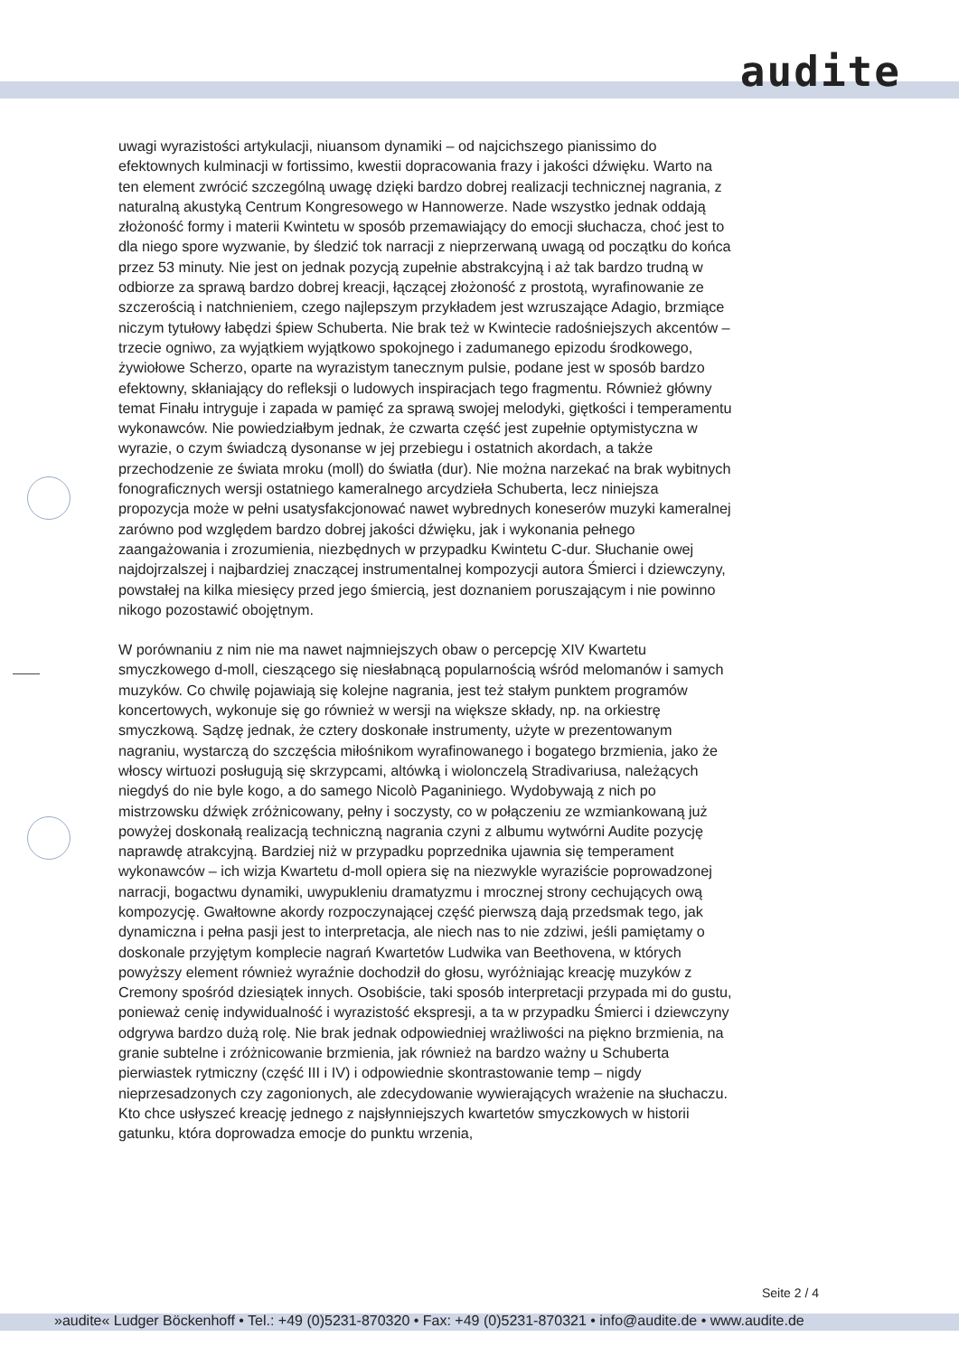audite
uwagi wyrazistości artykulacji, niuansom dynamiki – od najcichszego pianissimo do efektownych kulminacji w fortissimo, kwestii dopracowania frazy i jakości dźwięku. Warto na ten element zwrócić szczególną uwagę dzięki bardzo dobrej realizacji technicznej nagrania, z naturalną akustyką Centrum Kongresowego w Hannowerze. Nade wszystko jednak oddają złożoność formy i materii Kwintetu w sposób przemawiający do emocji słuchacza, choć jest to dla niego spore wyzwanie, by śledzić tok narracji z nieprzerwaną uwagą od początku do końca przez 53 minuty. Nie jest on jednak pozycją zupełnie abstrakcyjną i aż tak bardzo trudną w odbiorze za sprawą bardzo dobrej kreacji, łączącej złożoność z prostotą, wyrafinowanie ze szczerością i natchnieniem, czego najlepszym przykładem jest wzruszające Adagio, brzmiące niczym tytułowy łabędzi śpiew Schuberta. Nie brak też w Kwintecie radośniejszych akcentów – trzecie ogniwo, za wyjątkiem wyjątkowo spokojnego i zadumanego epizodu środkowego, żywiołowe Scherzo, oparte na wyrazistym tanecznym pulsie, podane jest w sposób bardzo efektowny, skłaniający do refleksji o ludowych inspiracjach tego fragmentu. Również główny temat Finału intryguje i zapada w pamięć za sprawą swojej melodyki, giętkości i temperamentu wykonawców. Nie powiedziałbym jednak, że czwarta część jest zupełnie optymistyczna w wyrazie, o czym świadczą dysonanse w jej przebiegu i ostatnich akordach, a także przechodzenie ze świata mroku (moll) do światła (dur). Nie można narzekać na brak wybitnych fonograficznych wersji ostatniego kameralnego arcydzieła Schuberta, lecz niniejsza propozycja może w pełni usatysfakcjonować nawet wybrednych koneserów muzyki kameralnej zarówno pod względem bardzo dobrej jakości dźwięku, jak i wykonania pełnego zaangażowania i zrozumienia, niezbędnych w przypadku Kwintetu C-dur. Słuchanie owej najdojrzalszej i najbardziej znaczącej instrumentalnej kompozycji autora Śmierci i dziewczyny, powstałej na kilka miesięcy przed jego śmiercią, jest doznaniem poruszającym i nie powinno nikogo pozostawić obojętnym.
W porównaniu z nim nie ma nawet najmniejszych obaw o percepcję XIV Kwartetu smyczkowego d-moll, cieszącego się niesłabnącą popularnością wśród melomanów i samych muzyków. Co chwilę pojawiają się kolejne nagrania, jest też stałym punktem programów koncertowych, wykonuje się go również w wersji na większe składy, np. na orkiestrę smyczkową. Sądzę jednak, że cztery doskonałe instrumenty, użyte w prezentowanym nagraniu, wystarczą do szczęścia miłośnikom wyrafinowanego i bogatego brzmienia, jako że włoscy wirtuozi posługują się skrzypcami, altówką i wiolonczelą Stradivariusa, należących niegdyś do nie byle kogo, a do samego Nicolò Paganiniego. Wydobywają z nich po mistrzowsku dźwięk zróżnicowany, pełny i soczysty, co w połączeniu ze wzmiankowaną już powyżej doskonałą realizacją techniczną nagrania czyni z albumu wytwórni Audite pozycję naprawdę atrakcyjną. Bardziej niż w przypadku poprzednika ujawnia się temperament wykonawców – ich wizja Kwartetu d-moll opiera się na niezwykle wyraziście poprowadzonej narracji, bogactwu dynamiki, uwypukleniu dramatyzmu i mrocznej strony cechujących ową kompozycję. Gwałtowne akordy rozpoczynającej część pierwszą dają przedsmak tego, jak dynamiczna i pełna pasji jest to interpretacja, ale niech nas to nie zdziwi, jeśli pamiętamy o doskonale przyjętym komplecie nagrań Kwartetów Ludwika van Beethovena, w których powyższy element również wyraźnie dochodził do głosu, wyróżniając kreację muzyków z Cremony spośród dziesiątek innych. Osobiście, taki sposób interpretacji przypada mi do gustu, ponieważ cenię indywidualność i wyrazistość ekspresji, a ta w przypadku Śmierci i dziewczyny odgrywa bardzo dużą rolę. Nie brak jednak odpowiedniej wrażliwości na piękno brzmienia, na granie subtelne i zróżnicowanie brzmienia, jak również na bardzo ważny u Schuberta pierwiastek rytmiczny (część III i IV) i odpowiednie skontrastowanie temp – nigdy nieprzesadzonych czy zagonionych, ale zdecydowanie wywierających wrażenie na słuchaczu. Kto chce usłyszeć kreację jednego z najsłynniejszych kwartetów smyczkowych w historii gatunku, która doprowadza emocje do punktu wrzenia,
Seite 2 / 4
»audite« Ludger Böckenhoff • Tel.: +49 (0)5231-870320 • Fax: +49 (0)5231-870321 • info@audite.de • www.audite.de